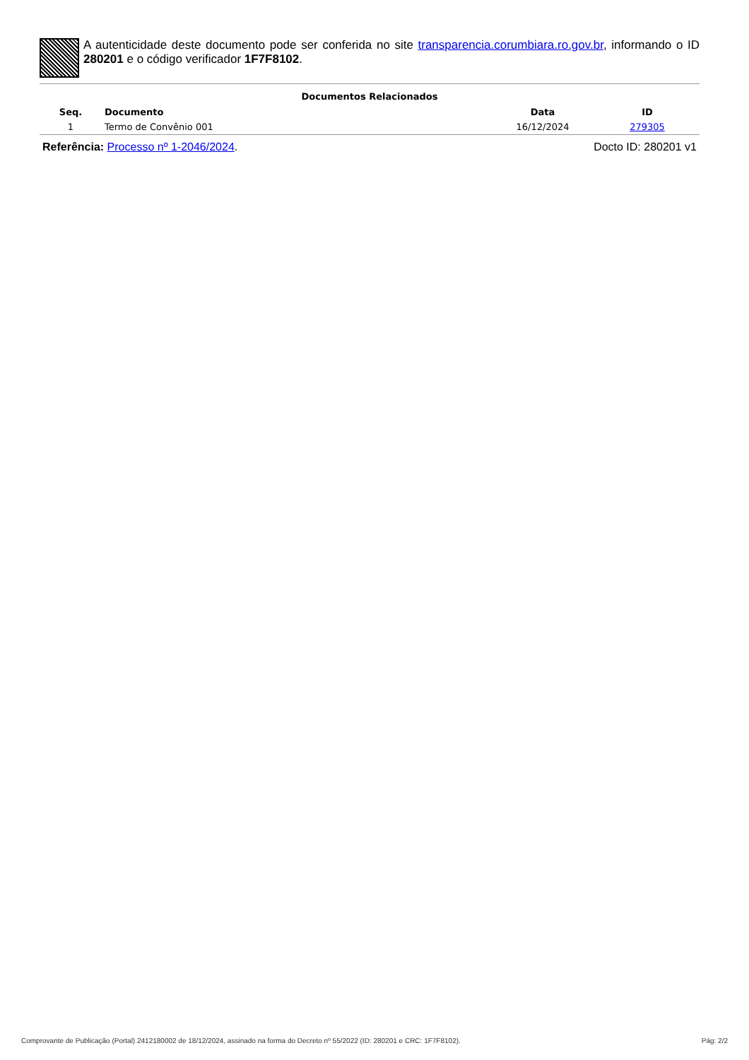A autenticidade deste documento pode ser conferida no site transparencia.corumbiara.ro.gov.br, informando o ID 280201 e o código verificador 1F7F8102.
Documentos Relacionados
| Seq. | Documento | Data | ID |
| --- | --- | --- | --- |
| 1 | Termo de Convênio 001 | 16/12/2024 | 279305 |
Referência: Processo nº 1-2046/2024. Docto ID: 280201 v1
Comprovante de Publicação (Portal) 2412180002 de 18/12/2024, assinado na forma do Decreto nº 55/2022 (ID: 280201 e CRC: 1F7F8102). Pág: 2/2